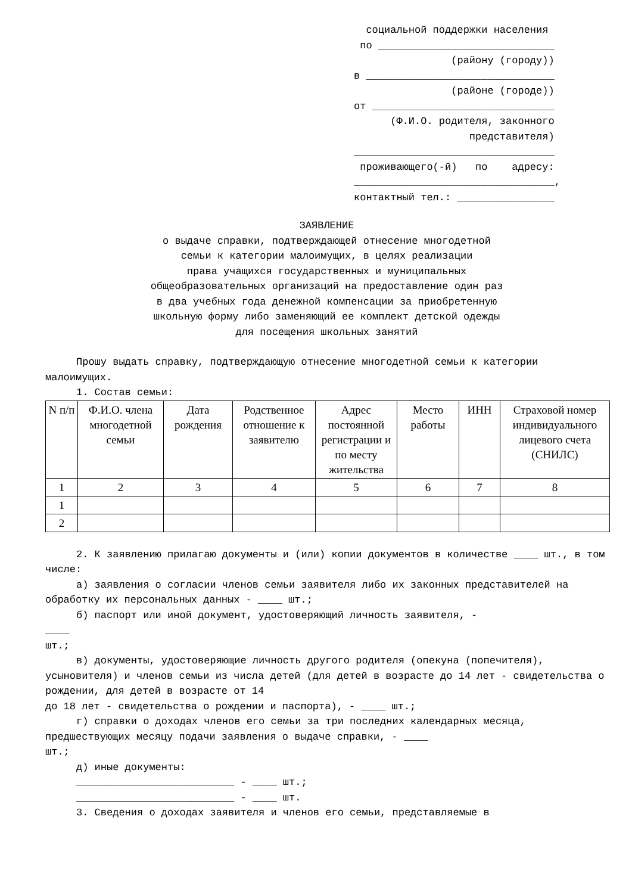социальной поддержки населения по _____________________________ (району (городу)) в _______________________________ (районе (городе)) от ______________________________ (Ф.И.О. родителя, законного представителя) _________________________________ проживающего(-й) по адресу: _________________________________, контактный тел.: ________________
ЗАЯВЛЕНИЕ
о выдаче справки, подтверждающей отнесение многодетной
семьи к категории малоимущих, в целях реализации
права учащихся государственных и муниципальных
общеобразовательных организаций на предоставление один раз
в два учебных года денежной компенсации за приобретенную
школьную форму либо заменяющий ее комплект детской одежды
для посещения школьных занятий
Прошу выдать справку, подтверждающую отнесение многодетной семьи к категории малоимущих.
1. Состав семьи:
| N п/п | Ф.И.О. члена многодетной семьи | Дата рождения | Родственное отношение к заявителю | Адрес постоянной регистрации и по месту жительства | Место работы | ИНН | Страховой номер индивидуального лицевого счета (СНИЛС) |
| --- | --- | --- | --- | --- | --- | --- | --- |
| 1 | 2 | 3 | 4 | 5 | 6 | 7 | 8 |
| 1 | | | | | | | |
| 2 | | | | | | | |
2. К заявлению прилагаю документы и (или) копии документов в количестве ____ шт., в том числе:
а) заявления о согласии членов семьи заявителя либо их законных представителей на обработку их персональных данных - ____ шт.;
б) паспорт или иной документ, удостоверяющий личность заявителя, -
____
шт.;
в) документы, удостоверяющие личность другого родителя (опекуна (попечителя), усыновителя) и членов семьи из числа детей (для детей в возрасте до 14 лет - свидетельства о рождении, для детей в возрасте от 14
до 18 лет - свидетельства о рождении и паспорта), - ____ шт.;
г) справки о доходах членов его семьи за три последних календарных месяца, предшествующих месяцу подачи заявления о выдаче справки, - ____
шт.;
д) иные документы:
__________________________ - ____ шт.;
__________________________ - ____ шт.
3. Сведения о доходах заявителя и членов его семьи, представляемые в